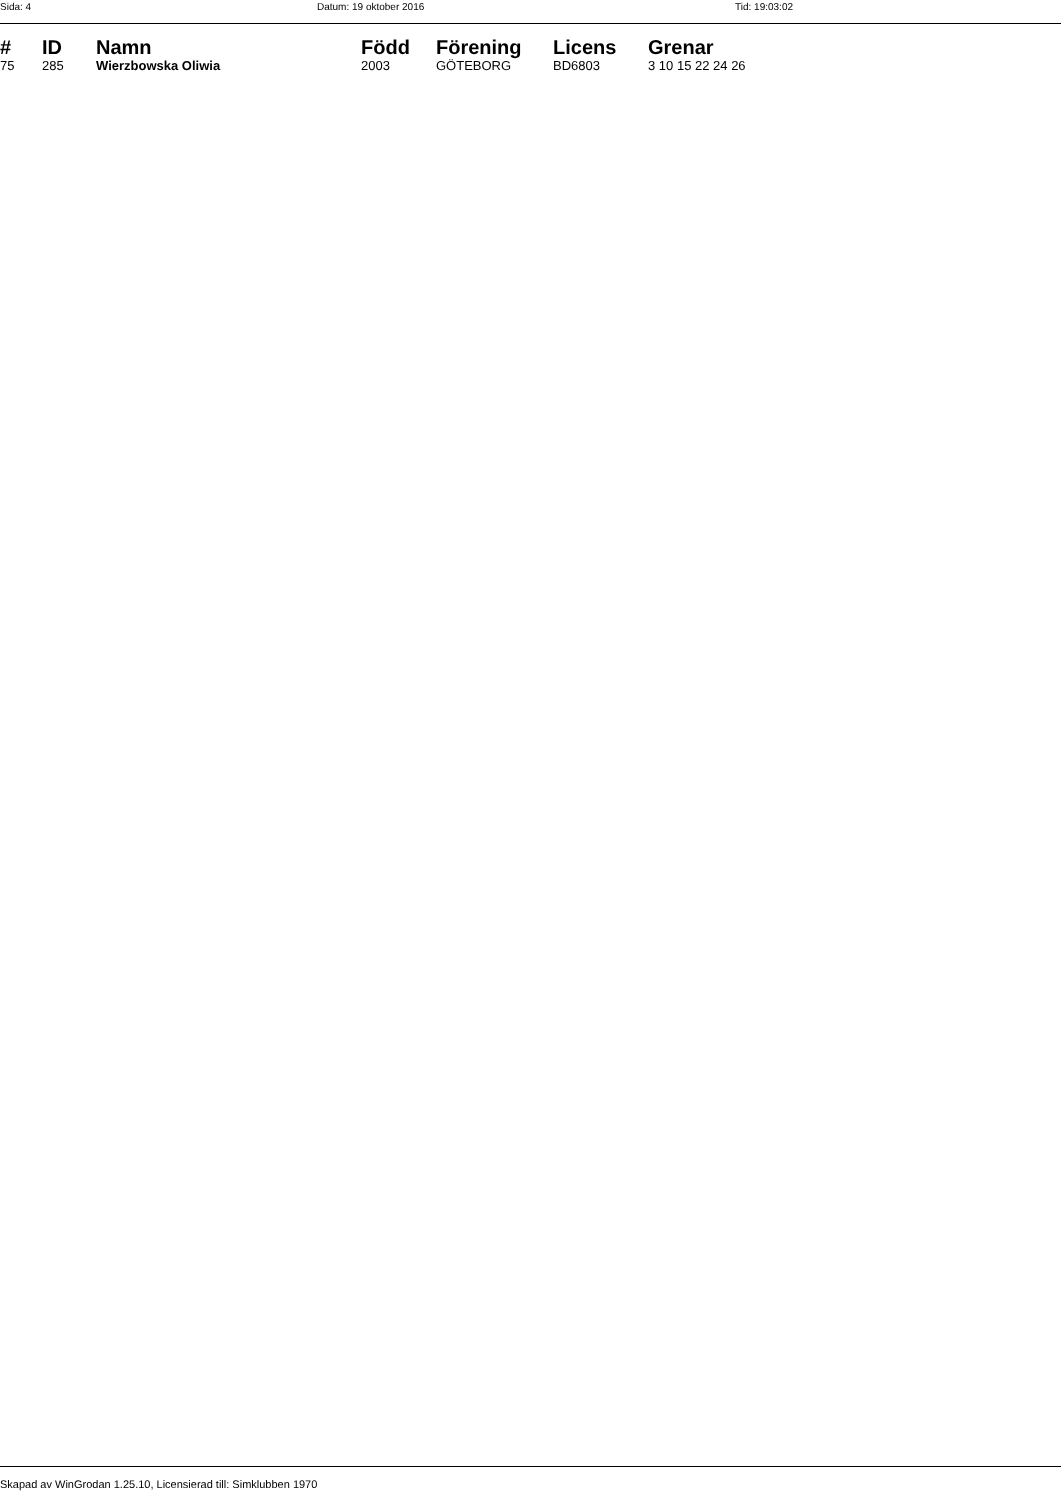Sida: 4 Datum: 19 oktober 2016 Tid: 19:03:02
| # | ID | Namn | Född | Förening | Licens | Grenar |
| --- | --- | --- | --- | --- | --- | --- |
| 75 | 285 | Wierzbowska Oliwia | 2003 | GÖTEBORG | BD6803 | 3 10 15 22 24 26 |
Skapad av WinGrodan 1.25.10, Licensierad till: Simklubben 1970